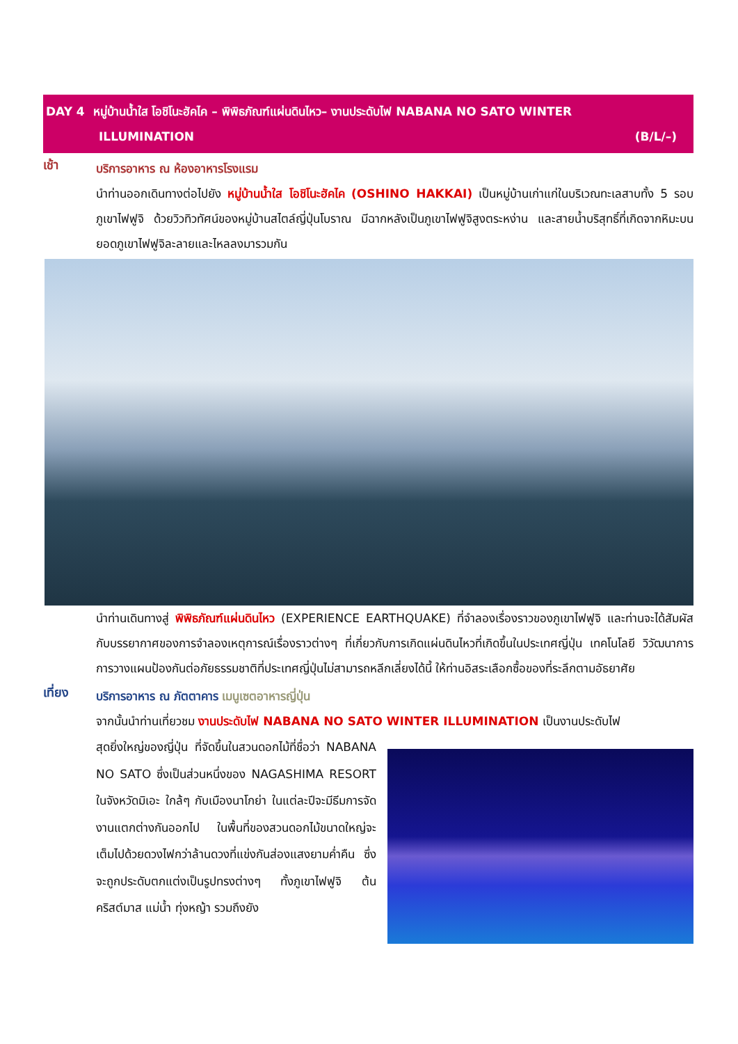DAY 4 หมู่บ้านน้ำใส โอชิโนะฮัคไค – พิพิธภัณฑ์แผ่นดินไหว– งานประดับไฟ NABANA NO SATO WINTER
ILLUMINATION (B/L/–)
เช้า
บริการอาหาร ณ ห้องอาหารโรงแรม
นำท่านออกเดินทางต่อไปยัง หมู่บ้านน้ำใส โอชิโนะฮัคไค (OSHINO HAKKAI) เป็นหมู่บ้านเก่าแก่ในบริเวณทะเลสาบทั้ง 5 รอบภูเขาไฟฟูจิ ด้วยวิวทิวทัศน์ของหมู่บ้านสไตล์ญี่ปุ่นโบราณ มีฉากหลังเป็นภูเขาไฟฟูจิสูงตระหง่าน และสายน้ำบริสุทธิ์ที่เกิดจากหิมะบนยอดภูเขาไฟฟูจิละลายและไหลลงมารวมกัน
นำท่านเดินทางสู่ พิพิธภัณฑ์แผ่นดินไหว (EXPERIENCE EARTHQUAKE) ที่จำลองเรื่องราวของภูเขาไฟฟูจิ และท่านจะได้สัมผัสกับบรรยากาศของการจำลองเหตุการณ์เรื่องราวต่างๆ ที่เกี่ยวกับการเกิดแผ่นดินไหวที่เกิดขึ้นในประเทศญี่ปุ่น เทคโนโลยี วิวัฒนาการ การวางแผนป้องกันต่อภัยธรรมชาติที่ประเทศญี่ปุ่นไม่สามารถหลีกเลี่ยงได้นี้ ให้ท่านอิสระเลือกซื้อของที่ระลึกตามอัธยาศัย
เที่ยง
บริการอาหาร ณ ภัตตาคาร เมนูเซตอาหารญี่ปุ่น
จากนั้นนำท่านเที่ยวชม งานประดับไฟ NABANA NO SATO WINTER ILLUMINATION เป็นงานประดับไฟ
สุดยิ่งใหญ่ของญี่ปุ่น ที่จัดขึ้นในสวนดอกไม้ที่ชื่อว่า NABANA NO SATO ซึ่งเป็นส่วนหนึ่งของ NAGASHIMA RESORT ในจังหวัดมิเอะ ใกล้ๆ กับเมืองนาโกย่า ในแต่ละปีจะมีธีมการจัดงานแตกต่างกันออกไป ในพื้นที่ของสวนดอกไม้ขนาดใหญ่จะเต็มไปด้วยดวงไฟกว่าล้านดวงที่แข่งกันส่องแสงยามค่ำคืน ซึ่งจะถูกประดับตกแต่งเป็นรูปทรงต่างๆ ทั้งภูเขาไฟฟูจิ ต้นคริสต์มาส แม่น้ำ ทุ่งหญ้า รวมถึงยัง